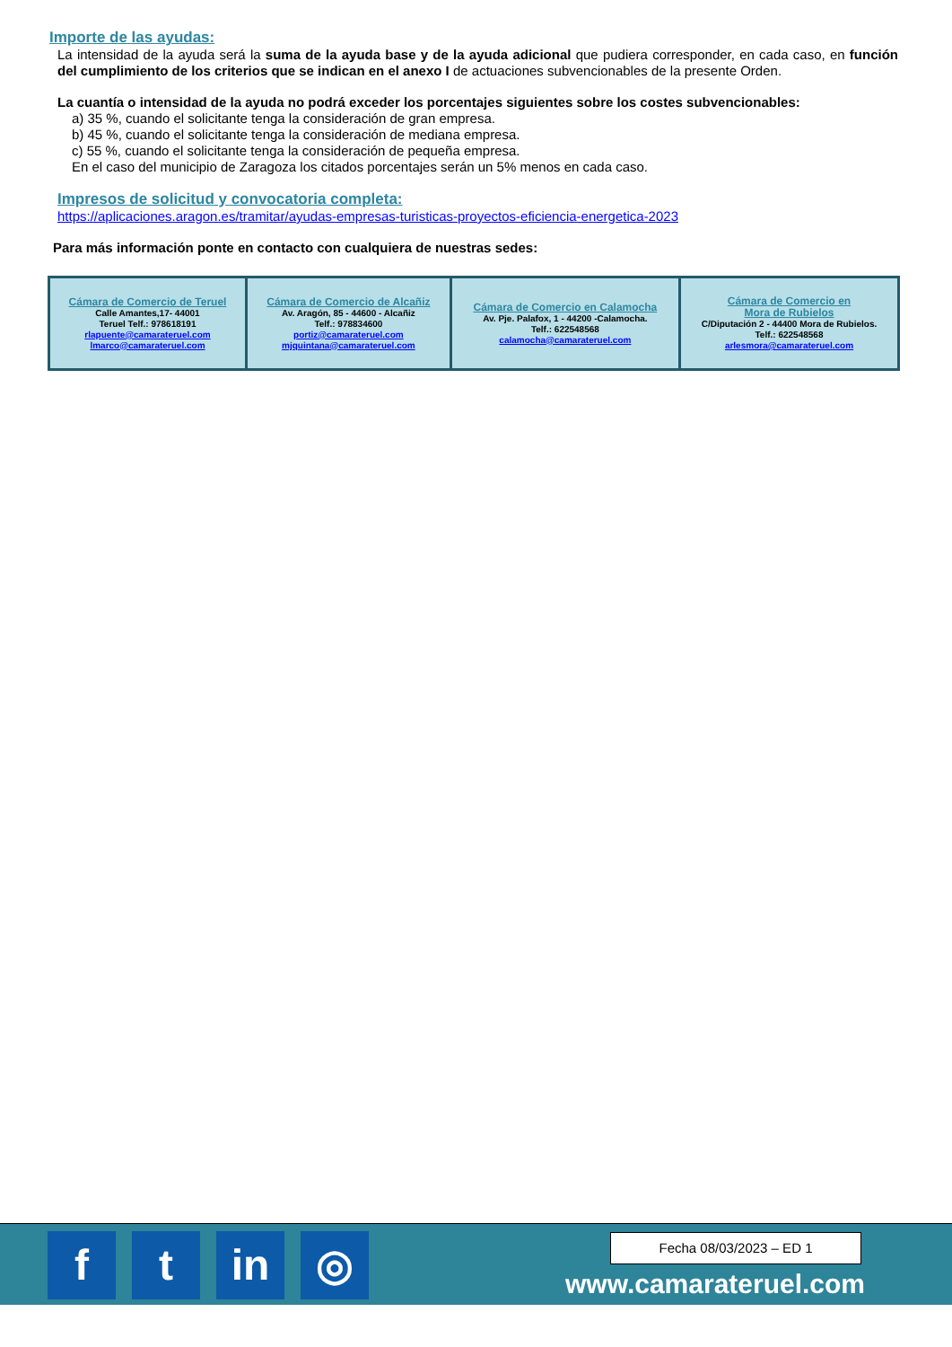Importe de las ayudas:
La intensidad de la ayuda será la suma de la ayuda base y de la ayuda adicional que pudiera corresponder, en cada caso, en función del cumplimiento de los criterios que se indican en el anexo I de actuaciones subvencionables de la presente Orden.
La cuantía o intensidad de la ayuda no podrá exceder los porcentajes siguientes sobre los costes subvencionables:
a) 35 %, cuando el solicitante tenga la consideración de gran empresa.
b) 45 %, cuando el solicitante tenga la consideración de mediana empresa.
c) 55 %, cuando el solicitante tenga la consideración de pequeña empresa.
En el caso del municipio de Zaragoza los citados porcentajes serán un 5% menos en cada caso.
Impresos de solicitud y convocatoria completa:
https://aplicaciones.aragon.es/tramitar/ayudas-empresas-turisticas-proyectos-eficiencia-energetica-2023
Para más información ponte en contacto con cualquiera de nuestras sedes:
| Cámara de Comercio de Teruel Calle Amantes,17- 44001 Teruel Telf.: 978618191 rlapuente@camarateruel.com lmarco@camarateruel.com | Cámara de Comercio de Alcañiz Av. Aragón, 85 - 44600 - Alcañiz Telf.: 978834600 portiz@camarateruel.com mjquintana@camarateruel.com | Cámara de Comercio en Calamocha Av. Pje. Palafox, 1 - 44200 -Calamocha. Telf.: 622548568 calamocha@camarateruel.com | Cámara de Comercio en Mora de Rubielos C/Diputación 2 - 44400 Mora de Rubielos. Telf.: 622548568 arlesmora@camarateruel.com |
f t in ◎ Fecha 08/03/2023 – ED 1
www.camarateruel.com